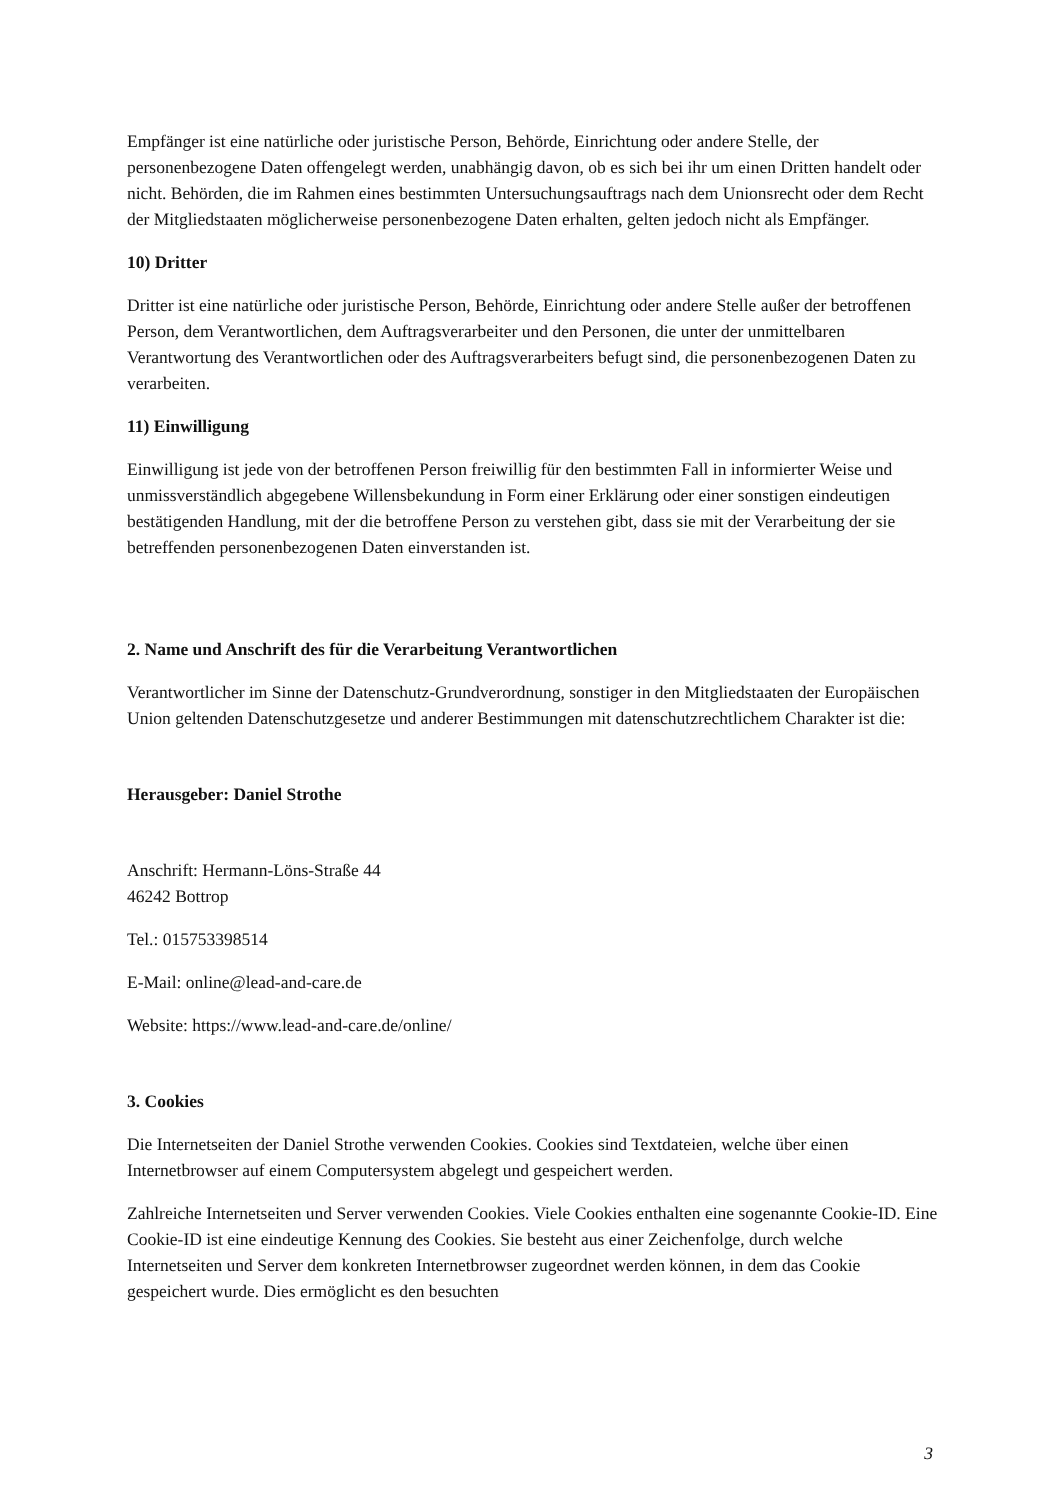Empfänger ist eine natürliche oder juristische Person, Behörde, Einrichtung oder andere Stelle, der personenbezogene Daten offengelegt werden, unabhängig davon, ob es sich bei ihr um einen Dritten handelt oder nicht. Behörden, die im Rahmen eines bestimmten Untersuchungsauftrags nach dem Unionsrecht oder dem Recht der Mitgliedstaaten möglicherweise personenbezogene Daten erhalten, gelten jedoch nicht als Empfänger.
10) Dritter
Dritter ist eine natürliche oder juristische Person, Behörde, Einrichtung oder andere Stelle außer der betroffenen Person, dem Verantwortlichen, dem Auftragsverarbeiter und den Personen, die unter der unmittelbaren Verantwortung des Verantwortlichen oder des Auftragsverarbeiters befugt sind, die personenbezogenen Daten zu verarbeiten.
11) Einwilligung
Einwilligung ist jede von der betroffenen Person freiwillig für den bestimmten Fall in informierter Weise und unmissverständlich abgegebene Willensbekundung in Form einer Erklärung oder einer sonstigen eindeutigen bestätigenden Handlung, mit der die betroffene Person zu verstehen gibt, dass sie mit der Verarbeitung der sie betreffenden personenbezogenen Daten einverstanden ist.
2. Name und Anschrift des für die Verarbeitung Verantwortlichen
Verantwortlicher im Sinne der Datenschutz-Grundverordnung, sonstiger in den Mitgliedstaaten der Europäischen Union geltenden Datenschutzgesetze und anderer Bestimmungen mit datenschutzrechtlichem Charakter ist die:
Herausgeber: Daniel Strothe
Anschrift: Hermann-Löns-Straße 44
46242 Bottrop
Tel.: 015753398514
E-Mail: online@lead-and-care.de
Website: https://www.lead-and-care.de/online/
3. Cookies
Die Internetseiten der Daniel Strothe verwenden Cookies. Cookies sind Textdateien, welche über einen Internetbrowser auf einem Computersystem abgelegt und gespeichert werden.
Zahlreiche Internetseiten und Server verwenden Cookies. Viele Cookies enthalten eine sogenannte Cookie-ID. Eine Cookie-ID ist eine eindeutige Kennung des Cookies. Sie besteht aus einer Zeichenfolge, durch welche Internetseiten und Server dem konkreten Internetbrowser zugeordnet werden können, in dem das Cookie gespeichert wurde. Dies ermöglicht es den besuchten
3